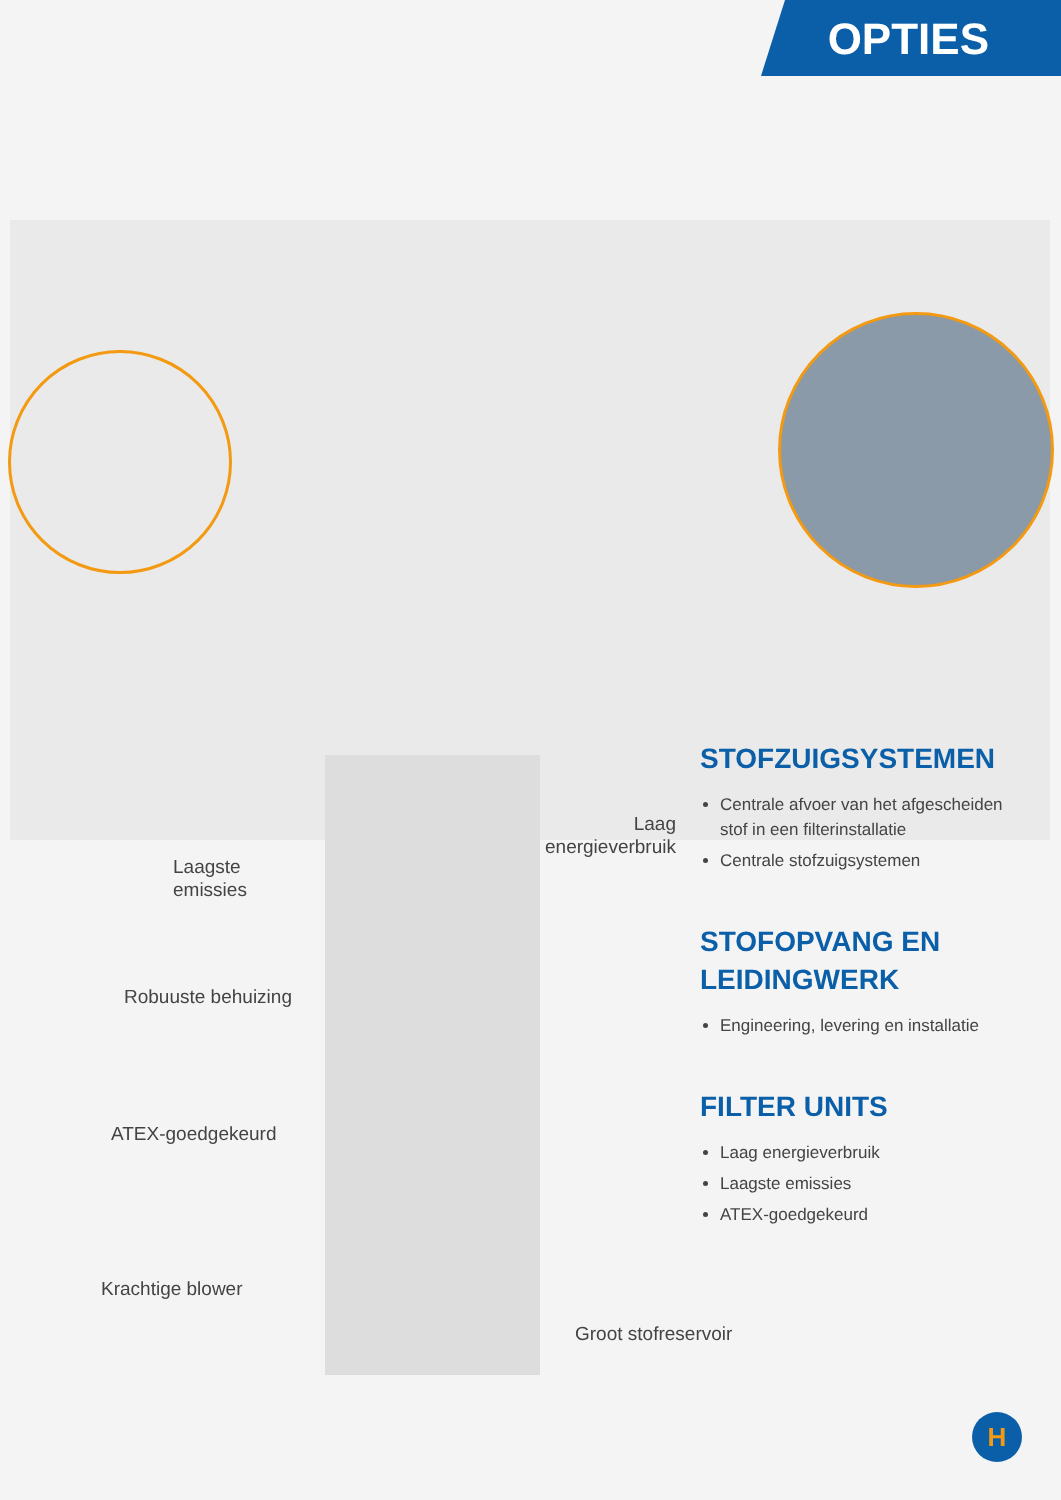OPTIES
Laagste
emissies
Robuuste behuizing
ATEX-goedgekeurd
Krachtige blower
Laag
energieverbruik
Groot stofreservoir
STOFZUIGSYSTEMEN
Centrale afvoer van het afgescheiden stof in een filterinstallatie
Centrale stofzuigsystemen
STOFOPVANG EN LEIDINGWERK
Engineering, levering en installatie
FILTER UNITS
Laag energieverbruik
Laagste emissies
ATEX-goedgekeurd
H